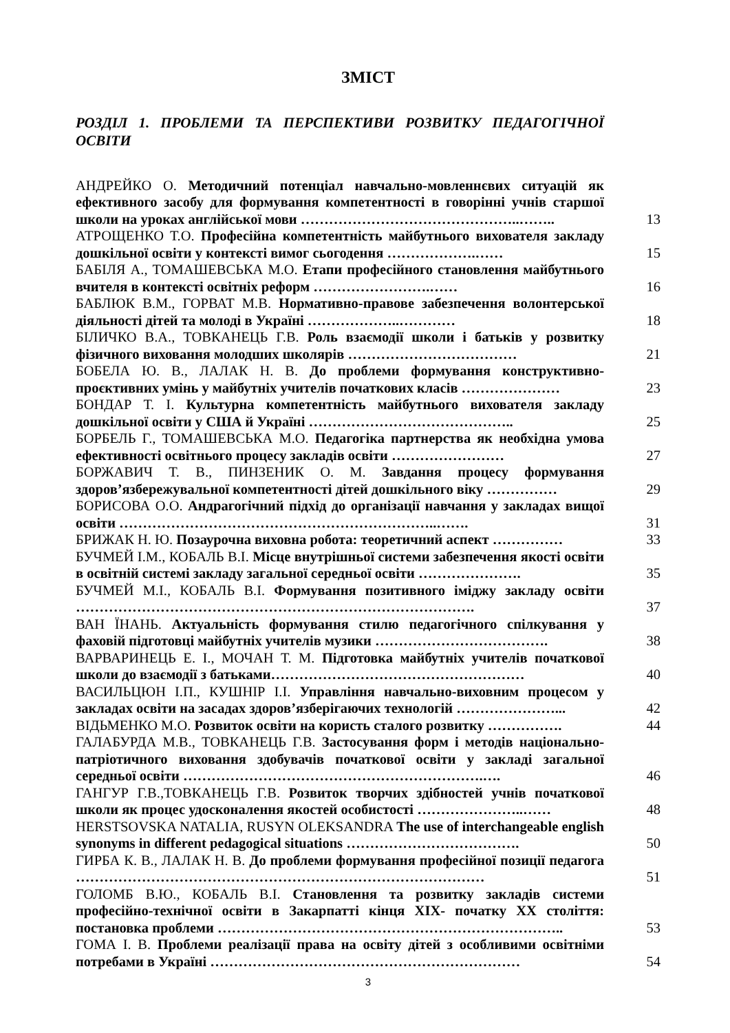ЗМІСТ
РОЗДІЛ 1. ПРОБЛЕМИ ТА ПЕРСПЕКТИВИ РОЗВИТКУ ПЕДАГОГІЧНОЇ ОСВІТИ
АНДРЕЙКО О. Методичний потенціал навчально-мовленнєвих ситуацій як ефективного засобу для формування компетентності в говорінні учнів старшої школи на уроках англійської мови ………………………………………..……..
13
АТРОЩЕНКО Т.О. Професійна компетентність майбутнього вихователя закладу дошкільної освіти у контексті вимог сьогодення ……………….……
15
БАБІЛЯ А., ТОМАШЕВСЬКА М.О. Етапи професійного становлення майбутнього вчителя в контексті освітніх реформ …………………….……
16
БАБЛЮК В.М., ГОРВАТ М.В. Нормативно-правове забезпечення волонтерської діяльності дітей та молоді в Україні ………………..…………
18
БІЛИЧКО В.А., ТОВКАНЕЦЬ Г.В. Роль взаємодії школи і батьків у розвитку фізичного виховання молодших школярів ………………………………
21
БОБЕЛА Ю. В., ЛАЛАК Н. В. До проблеми формування конструктивно-проєктивних умінь у майбутніх учителів початкових класів …………………
23
БОНДАР Т. І. Культурна компетентність майбутнього вихователя закладу дошкільної освіти у США й Україні ……………………………………..
25
БОРБЕЛЬ Г., ТОМАШЕВСЬКА М.О. Педагогіка партнерства як необхідна умова ефективності освітнього процесу закладів освіти ……………………
27
БОРЖАВИЧ Т. В., ПИНЗЕНИК О. М. Завдання процесу формування здоров’язбережувальної компетентності дітей дошкільного віку ……………
29
БОРИСОВА О.О. Андрагогічний підхід до організації навчання у закладах вищої освіти …………………………………………………………..…….
31
БРИЖАК Н. Ю. Позаурочна виховна робота: теоретичний аспект ……………
33
БУЧМЕЙ І.М., КОБАЛЬ В.І. Місце внутрішньої системи забезпечення якості освіти в освітній системі закладу загальної середньої освіти ………………….
35
БУЧМЕЙ М.І., КОБАЛЬ В.І. Формування позитивного іміджу закладу освіти ………………………………………………………………………….
37
ВАН ЇНАНЬ. Актуальність формування стилю педагогічного спілкування у фаховій підготовці майбутніх учителів музики ……………………………….
38
ВАРВАРИНЕЦЬ Е. І., МОЧАН Т. М. Підготовка майбутніх учителів початкової школи до взаємодії з батьками………………………………………………
40
ВАСИЛЬЦЮН І.П., КУШНІР І.І. Управління навчально-виховним процесом у закладах освіти на засадах здоров’язберігаючих технологій …………………...
42
ВІДЬМЕНКО М.О. Розвиток освіти на користь сталого розвитку …………….
44
ГАЛАБУРДА М.В., ТОВКАНЕЦЬ Г.В. Застосування форм і методів національно-патріотичного виховання здобувачів початкової освіти у закладі загальної середньої освіти ……………………………………………………….….
46
ГАНГУР Г.В.,ТОВКАНЕЦЬ Г.В. Розвиток творчих здібностей учнів початкової школи як процес удосконалення якостей особистості …………………..……
48
HERSTSOVSKA NATALIA, RUSYN OLEKSANDRA The use of interchangeable english synonyms in different pedagogical situations ……………………………….
50
ГИРБА К. В., ЛАЛАК Н. В. До проблеми формування професійної позиції педагога ……………………………………………………………………………
51
ГОЛОМБ В.Ю., КОБАЛЬ В.І. Становлення та розвитку закладів системи професійно-технічної освіти в Закарпатті кінця ХІХ- початку ХХ століття: постановка проблеми ………………………………………………………………..
53
ГОМА І. В. Проблеми реалізації права на освіту дітей з особливими освітніми потребами в Україні …………………………………………………………
54
3